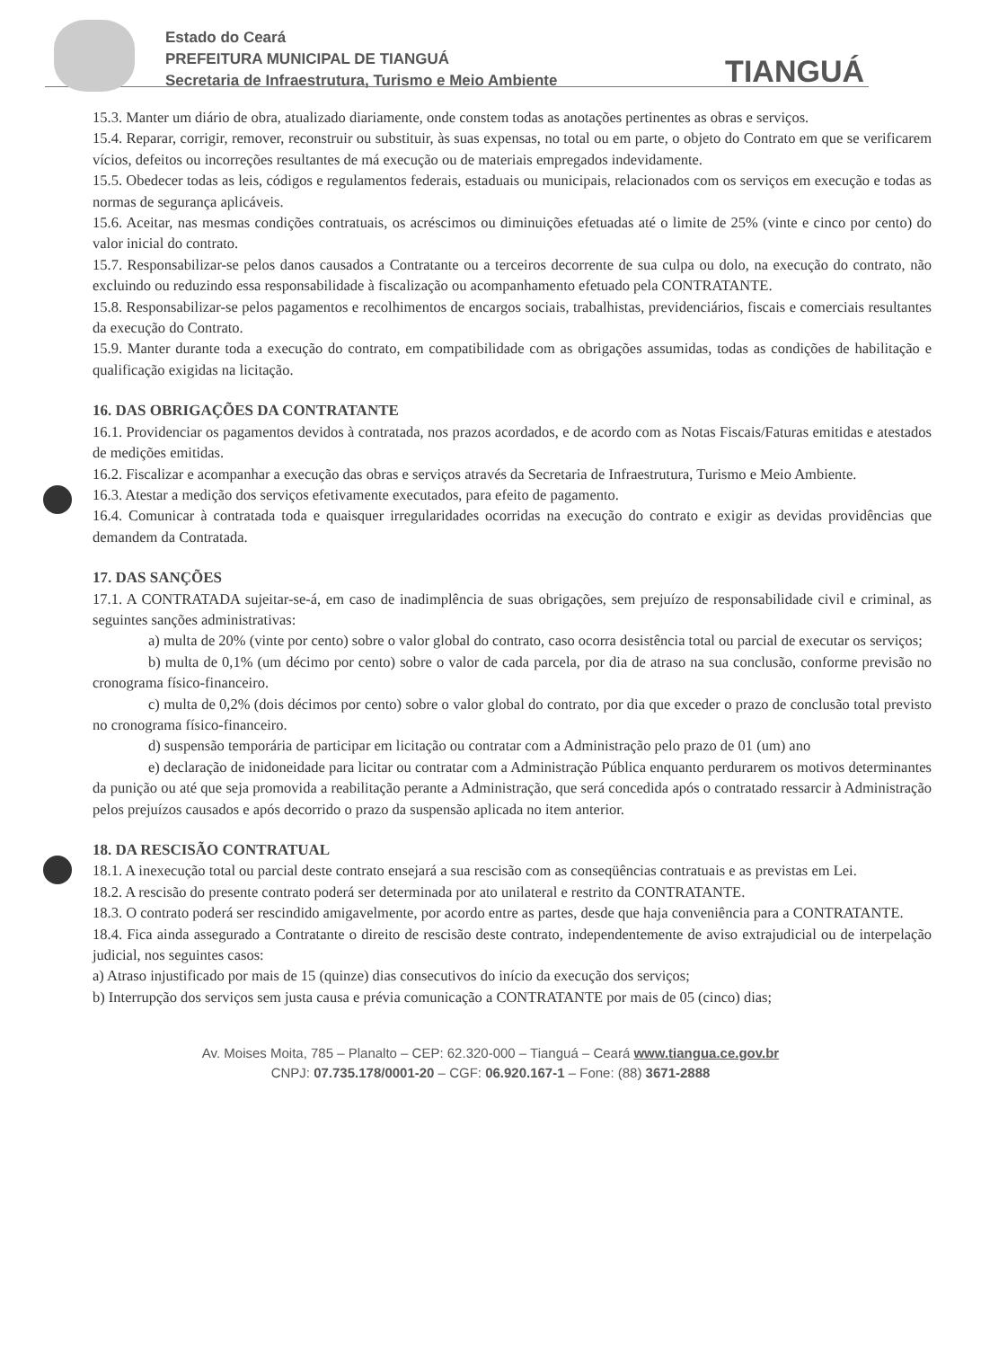Estado do Ceará
PREFEITURA MUNICIPAL DE TIANGUÁ
Secretaria de Infraestrutura, Turismo e Meio Ambiente
TIANGUÁ
15.3. Manter um diário de obra, atualizado diariamente, onde constem todas as anotações pertinentes as obras e serviços.
15.4. Reparar, corrigir, remover, reconstruir ou substituir, às suas expensas, no total ou em parte, o objeto do Contrato em que se verificarem vícios, defeitos ou incorreções resultantes de má execução ou de materiais empregados indevidamente.
15.5. Obedecer todas as leis, códigos e regulamentos federais, estaduais ou municipais, relacionados com os serviços em execução e todas as normas de segurança aplicáveis.
15.6. Aceitar, nas mesmas condições contratuais, os acréscimos ou diminuições efetuadas até o limite de 25% (vinte e cinco por cento) do valor inicial do contrato.
15.7. Responsabilizar-se pelos danos causados a Contratante ou a terceiros decorrente de sua culpa ou dolo, na execução do contrato, não excluindo ou reduzindo essa responsabilidade à fiscalização ou acompanhamento efetuado pela CONTRATANTE.
15.8. Responsabilizar-se pelos pagamentos e recolhimentos de encargos sociais, trabalhistas, previdenciários, fiscais e comerciais resultantes da execução do Contrato.
15.9. Manter durante toda a execução do contrato, em compatibilidade com as obrigações assumidas, todas as condições de habilitação e qualificação exigidas na licitação.
16. DAS OBRIGAÇÕES DA CONTRATANTE
16.1. Providenciar os pagamentos devidos à contratada, nos prazos acordados, e de acordo com as Notas Fiscais/Faturas emitidas e atestados de medições emitidas.
16.2. Fiscalizar e acompanhar a execução das obras e serviços através da Secretaria de Infraestrutura, Turismo e Meio Ambiente.
16.3. Atestar a medição dos serviços efetivamente executados, para efeito de pagamento.
16.4. Comunicar à contratada toda e quaisquer irregularidades ocorridas na execução do contrato e exigir as devidas providências que demandem da Contratada.
17. DAS SANÇÕES
17.1. A CONTRATADA sujeitar-se-á, em caso de inadimplência de suas obrigações, sem prejuízo de responsabilidade civil e criminal, as seguintes sanções administrativas:
a) multa de 20% (vinte por cento) sobre o valor global do contrato, caso ocorra desistência total ou parcial de executar os serviços;
b) multa de 0,1% (um décimo por cento) sobre o valor de cada parcela, por dia de atraso na sua conclusão, conforme previsão no cronograma físico-financeiro.
c) multa de 0,2% (dois décimos por cento) sobre o valor global do contrato, por dia que exceder o prazo de conclusão total previsto no cronograma físico-financeiro.
d) suspensão temporária de participar em licitação ou contratar com a Administração pelo prazo de 01 (um) ano
e) declaração de inidoneidade para licitar ou contratar com a Administração Pública enquanto perdurarem os motivos determinantes da punição ou até que seja promovida a reabilitação perante a Administração, que será concedida após o contratado ressarcir à Administração pelos prejuízos causados e após decorrido o prazo da suspensão aplicada no item anterior.
18. DA RESCISÃO CONTRATUAL
18.1. A inexecução total ou parcial deste contrato ensejará a sua rescisão com as conseqüências contratuais e as previstas em Lei.
18.2. A rescisão do presente contrato poderá ser determinada por ato unilateral e restrito da CONTRATANTE.
18.3. O contrato poderá ser rescindido amigavelmente, por acordo entre as partes, desde que haja conveniência para a CONTRATANTE.
18.4. Fica ainda assegurado a Contratante o direito de rescisão deste contrato, independentemente de aviso extrajudicial ou de interpelação judicial, nos seguintes casos:
a) Atraso injustificado por mais de 15 (quinze) dias consecutivos do início da execução dos serviços;
b) Interrupção dos serviços sem justa causa e prévia comunicação a CONTRATANTE por mais de 05 (cinco) dias;
Av. Moises Moita, 785 – Planalto – CEP: 62.320-000 – Tianguá – Ceará www.tiangua.ce.gov.br
CNPJ: 07.735.178/0001-20 – CGF: 06.920.167-1 – Fone: (88) 3671-2888